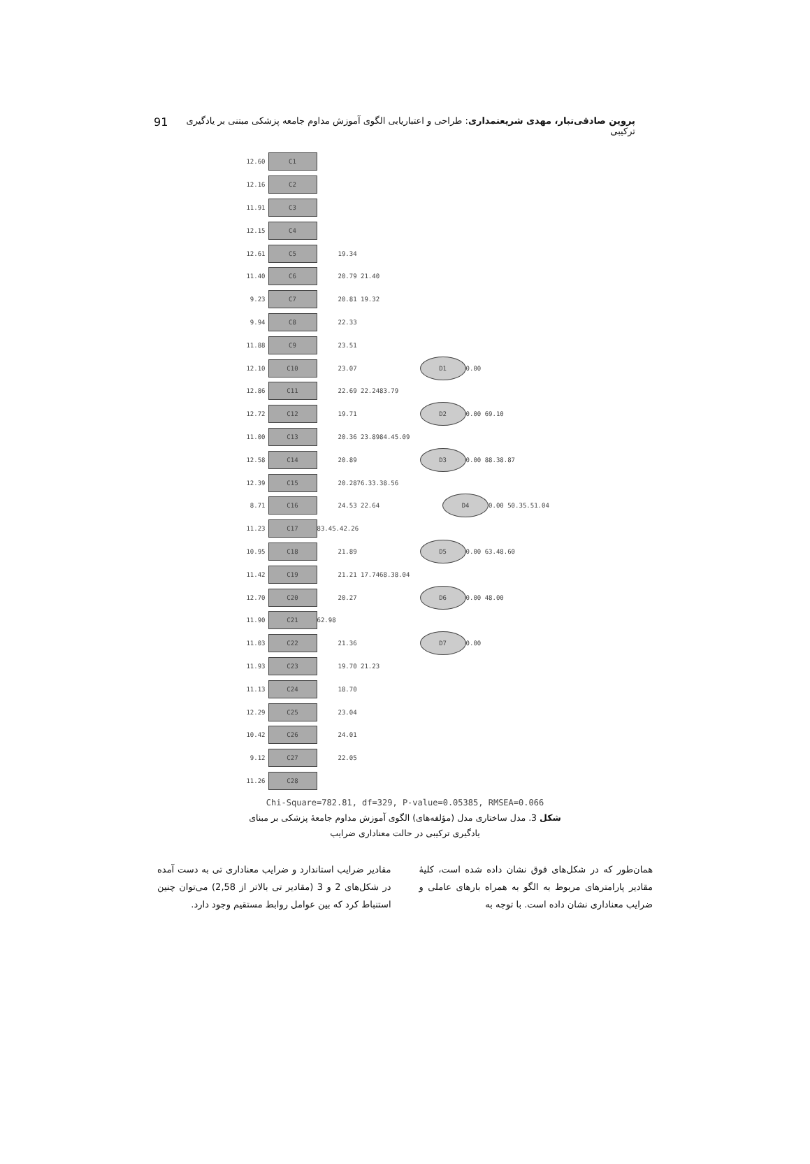پروین صادقی‌تبار، مهدی شریعتمداری: طراحی و اعتباریابی الگوی آموزش مداوم جامعه پزشکی مبتنی بر یادگیری ترکیبی 91
12.60 C1
12.16 C2
11.91 C3
12.15 C4
12.61 C5 19.34
11.40 C6 20.79 21.40
9.23 C7 20.81 19.32
9.94 C8 22.33
11.88 C9 23.51
12.10 C10 23.07 D1 0.00
12.86 C11 22.69 22.24 83.79
12.72 C12 19.71 D2 0.00 69.10
11.00 C13 20.36 23.89 84.45.09
12.58 C14 20.89 D3 0.00 88.38.87
12.39 C15 20.28 76.33.38.56
8.71 C16 24.53 22.64 D4 0.00 50.35.51.04
11.23 C17 83.45.42.26
10.95 C18 21.89 D5 0.00 63.48.60
11.42 C19 21.21 17.74 68.38.04
12.70 C20 20.27 D6 0.00 48.00
11.90 C21 62.98
11.03 C22 21.36 D7 0.00
11.93 C23 19.70 21.23
11.13 C24 18.70
12.29 C25 23.04
10.42 C26 24.01
9.12 C27 22.05
11.26 C28
Chi-Square=782.81, df=329, P-value=0.05385, RMSEA=0.066
شکل 3. مدل ساختاری مدل (مؤلفه‌های) الگوی آموزش مداوم جامعهٔ پزشکی بر مبنای یادگیری ترکیبی در حالت معناداری ضرایب
همان‌طور که در شکل‌های فوق نشان داده شده است، کلیهٔ مقادیر پارامترهای مربوط به الگو به همراه بارهای عاملی و ضرایب معناداری نشان داده است. با توجه به
مقادیر ضرایب استاندارد و ضرایب معناداری تی به دست آمده در شکل‌های 2 و 3 (مقادیر تی بالاتر از 2,58) می‌توان چنین استنباط کرد که بین عوامل روابط مستقیم وجود دارد.